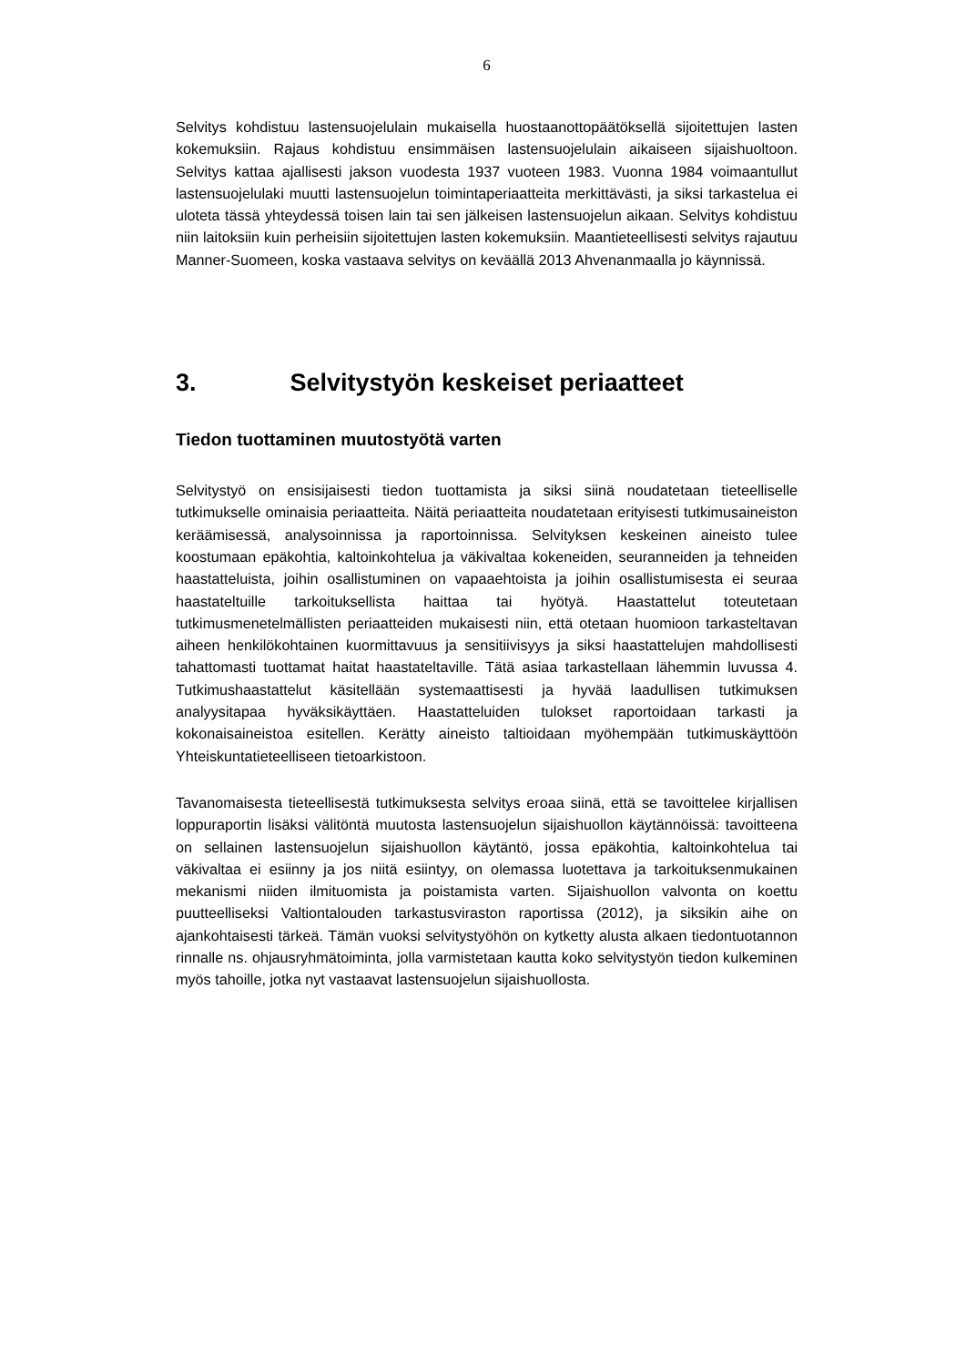6
Selvitys kohdistuu lastensuojelulain mukaisella huostaanottopäätöksellä sijoitettujen lasten kokemuksiin. Rajaus kohdistuu ensimmäisen lastensuojelulain aikaiseen sijaishuoltoon. Selvitys kattaa ajallisesti jakson vuodesta 1937 vuoteen 1983. Vuonna 1984 voimaantullut lastensuojelulaki muutti lastensuojelun toimintaperiaatteita merkittävästi, ja siksi tarkastelua ei uloteta tässä yhteydessä toisen lain tai sen jälkeisen lastensuojelun aikaan. Selvitys kohdistuu niin laitoksiin kuin perheisiin sijoitettujen lasten kokemuksiin. Maantieteellisesti selvitys rajautuu Manner-Suomeen, koska vastaava selvitys on keväällä 2013 Ahvenanmaalla jo käynnissä.
3. Selvitystyön keskeiset periaatteet
Tiedon tuottaminen muutostyötä varten
Selvitystyö on ensisijaisesti tiedon tuottamista ja siksi siinä noudatetaan tieteelliselle tutkimukselle ominaisia periaatteita. Näitä periaatteita noudatetaan erityisesti tutkimusaineiston keräämisessä, analysoinnissa ja raportoinnissa. Selvityksen keskeinen aineisto tulee koostumaan epäkohtia, kaltoinkohtelua ja väkivaltaa kokeneiden, seuranneiden ja tehneiden haastatteluista, joihin osallistuminen on vapaaehtoista ja joihin osallistumisesta ei seuraa haastateltuille tarkoituksellista haittaa tai hyötyä. Haastattelut toteutetaan tutkimusmenetelmällisten periaatteiden mukaisesti niin, että otetaan huomioon tarkasteltavan aiheen henkilökohtainen kuormittavuus ja sensitiivisyys ja siksi haastattelujen mahdollisesti tahattomasti tuottamat haitat haastateltaville. Tätä asiaa tarkastellaan lähemmin luvussa 4. Tutkimushaastattelut käsitellään systemaattisesti ja hyvää laadullisen tutkimuksen analyysitapaa hyväksikäyttäen. Haastatteluiden tulokset raportoidaan tarkasti ja kokonaisaineistoa esitellen. Kerätty aineisto taltioidaan myöhempään tutkimuskäyttöön Yhteiskuntatieteelliseen tietoarkistoon.
Tavanomaisesta tieteellisestä tutkimuksesta selvitys eroaa siinä, että se tavoittelee kirjallisen loppuraportin lisäksi välitöntä muutosta lastensuojelun sijaishuollon käytännöissä: tavoitteena on sellainen lastensuojelun sijaishuollon käytäntö, jossa epäkohtia, kaltoinkohtelua tai väkivaltaa ei esiinny ja jos niitä esiintyy, on olemassa luotettava ja tarkoituksenmukainen mekanismi niiden ilmituomista ja poistamista varten. Sijaishuollon valvonta on koettu puutteelliseksi Valtiontalouden tarkastusviraston raportissa (2012), ja siksikin aihe on ajankohtaisesti tärkeä. Tämän vuoksi selvitystyöhön on kytketty alusta alkaen tiedontuotannon rinnalle ns. ohjausryhmätoiminta, jolla varmistetaan kautta koko selvitystyön tiedon kulkeminen myös tahoille, jotka nyt vastaavat lastensuojelun sijaishuollosta.